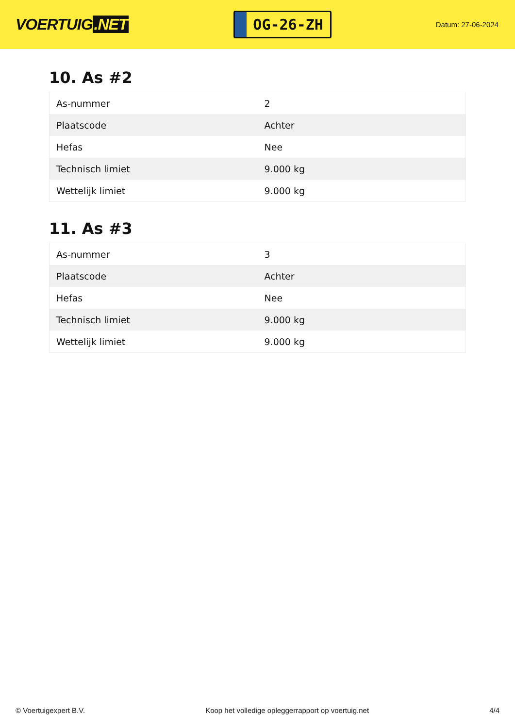VOERTUIG.NET
OG-26-ZH
Datum: 27-06-2024
10. As #2
| As-nummer | 2 |
| Plaatscode | Achter |
| Hefas | Nee |
| Technisch limiet | 9.000 kg |
| Wettelijk limiet | 9.000 kg |
11. As #3
| As-nummer | 3 |
| Plaatscode | Achter |
| Hefas | Nee |
| Technisch limiet | 9.000 kg |
| Wettelijk limiet | 9.000 kg |
© Voertuigexpert B.V. Koop het volledige opleggerrapport op voertuig.net 4/4